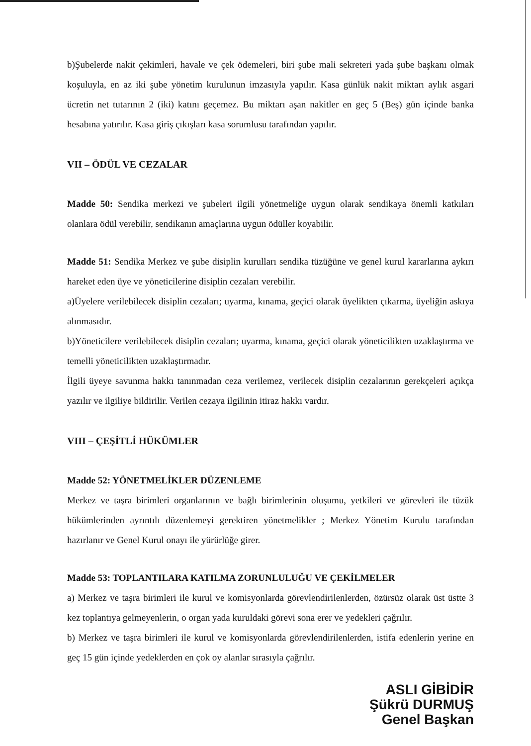b)Şubelerde nakit çekimleri, havale ve çek ödemeleri, biri şube mali sekreteri yada şube başkanı olmak koşuluyla, en az iki şube yönetim kurulunun imzasıyla yapılır. Kasa günlük nakit miktarı aylık asgari ücretin net tutarının 2 (iki) katını geçemez. Bu miktarı aşan nakitler en geç 5 (Beş) gün içinde banka hesabına yatırılır. Kasa giriş çıkışları kasa sorumlusu tarafından yapılır.
VII – ÖDÜL VE CEZALAR
Madde 50: Sendika merkezi ve şubeleri ilgili yönetmeliğe uygun olarak sendikaya önemli katkıları olanlara ödül verebilir, sendikanın amaçlarına uygun ödüller koyabilir.
Madde 51: Sendika Merkez ve şube disiplin kurulları sendika tüzüğüne ve genel kurul kararlarına aykırı hareket eden üye ve yöneticilerine disiplin cezaları verebilir.
a)Üyelere verilebilecek disiplin cezaları; uyarma, kınama, geçici olarak üyelikten çıkarma, üyeliğin askıya alınmasıdır.
b)Yöneticilere verilebilecek disiplin cezaları; uyarma, kınama, geçici olarak yöneticilikten uzaklaştırma ve temelli yöneticilikten uzaklaştırmadır.
İlgili üyeye savunma hakkı tanınmadan ceza verilemez, verilecek disiplin cezalarının gerekçeleri açıkça yazılır ve ilgiliye bildirilir. Verilen cezaya ilgilinin itiraz hakkı vardır.
VIII – ÇEŞİTLİ HÜKÜMLER
Madde 52: YÖNETMELİKLER DÜZENLEME
Merkez ve taşra birimleri organlarının ve bağlı birimlerinin oluşumu, yetkileri ve görevleri ile tüzük hükümlerinden ayrıntılı düzenlemeyi gerektiren yönetmelikler ; Merkez Yönetim Kurulu tarafından hazırlanır ve Genel Kurul onayı ile yürürlüğe girer.
Madde 53: TOPLANTILARA KATILMA ZORUNLULUĞU VE ÇEKİLMELER
a) Merkez ve taşra birimleri ile kurul ve komisyonlarda görevlendirilenlerden, özürsüz olarak üst üstte 3 kez toplantıya gelmeyenlerin, o organ yada kuruldaki görevi sona erer ve yedekleri çağrılır.
b) Merkez ve taşra birimleri ile kurul ve komisyonlarda görevlendirilenlerden, istifa edenlerin yerine en geç 15 gün içinde yedeklerden en çok oy alanlar sırasıyla çağrılır.
ASLI GİBİDİR
Şükrü DURMUŞ
Genel Başkan